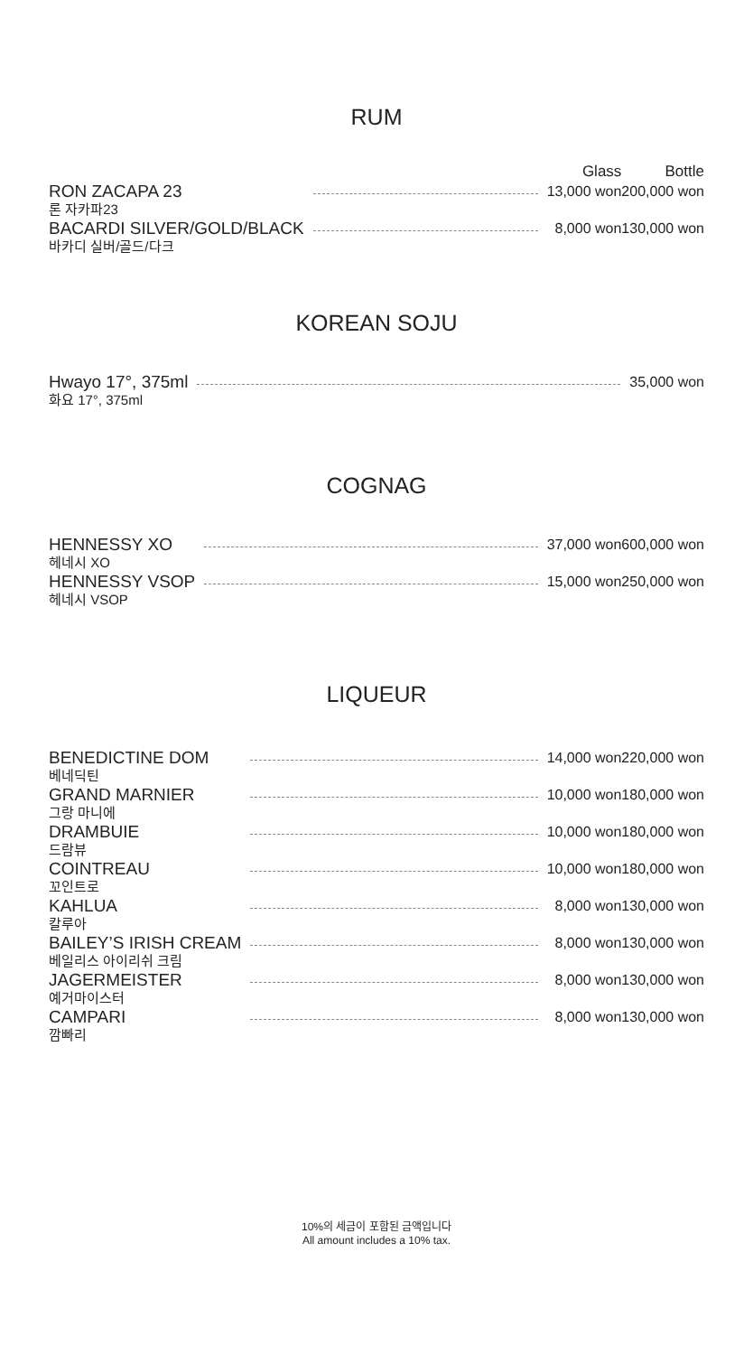RUM
| | | Glass | Bottle |
| --- | --- | --- | --- |
| RON ZACAPA 23 론 자카파23 | | 13,000 won | 200,000 won |
| BACARDI SILVER/GOLD/BLACK 바카디 실버/골드/다크 | | 8,000 won | 130,000 won |
KOREAN SOJU
| Hwayo 17°, 375ml 화요 17°, 375ml | | 35,000 won |
COGNAG
| HENNESSY XO 헤네시 XO | | 37,000 won | 600,000 won |
| HENNESSY VSOP 헤네시 VSOP | | 15,000 won | 250,000 won |
LIQUEUR
| BENEDICTINE DOM 베네딕틴 | | 14,000 won | 220,000 won |
| GRAND MARNIER 그랑 마니에 | | 10,000 won | 180,000 won |
| DRAMBUIE 드람뷰 | | 10,000 won | 180,000 won |
| COINTREAU 꼬인트로 | | 10,000 won | 180,000 won |
| KAHLUA 칼루아 | | 8,000 won | 130,000 won |
| BAILEY’S IRISH CREAM 베일리스 아이리쉬 크림 | | 8,000 won | 130,000 won |
| JAGERMEISTER 예거마이스터 | | 8,000 won | 130,000 won |
| CAMPARI 깜빠리 | | 8,000 won | 130,000 won |
10%의 세금이 포함된 금액입니다
All amount includes a 10% tax.